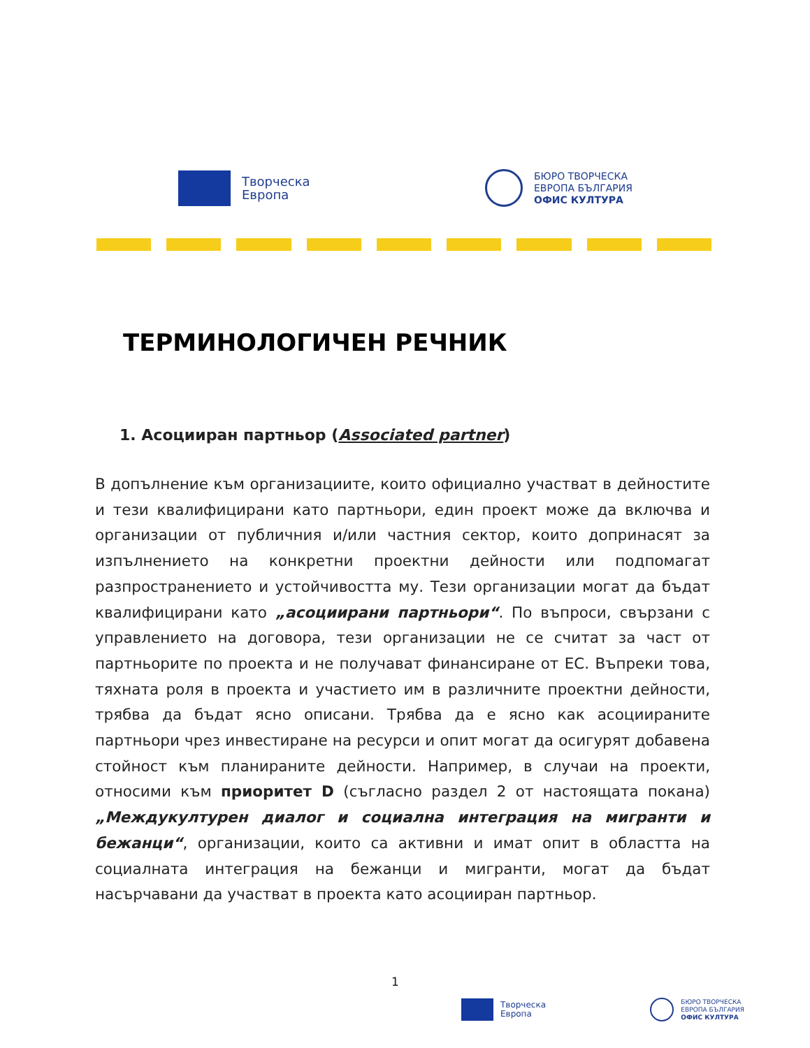Творческа
Европа
БЮРО ТВОРЧЕСКА
ЕВРОПА БЪЛГАРИЯ
ОФИС КУЛТУРА
ТЕРМИНОЛОГИЧЕН РЕЧНИК
1. Асоцииран партньор (Associated partner)
В допълнение към организациите, които официално участват в дейностите и тези квалифицирани като партньори, един проект може да включва и организации от публичния и/или частния сектор, които допринасят за изпълнението на конкретни проектни дейности или подпомагат разпространението и устойчивостта му. Тези организации могат да бъдат квалифицирани като „асоциирани партньори“. По въпроси, свързани с управлението на договора, тези организации не се считат за част от партньорите по проекта и не получават финансиране от ЕС. Въпреки това, тяхната роля в проекта и участието им в различните проектни дейности, трябва да бъдат ясно описани. Трябва да е ясно как асоциираните партньори чрез инвестиране на ресурси и опит могат да осигурят добавена стойност към планираните дейности. Например, в случаи на проекти, относими към приоритет D (съгласно раздел 2 от настоящата покана) „Междукултурен диалог и социална интеграция на мигранти и бежанци“, организации, които са активни и имат опит в областта на социалната интеграция на бежанци и мигранти, могат да бъдат насърчавани да участват в проекта като асоцииран партньор.
1
Творческа
Европа
БЮРО ТВОРЧЕСКА
ЕВРОПА БЪЛГАРИЯ
ОФИС КУЛТУРА